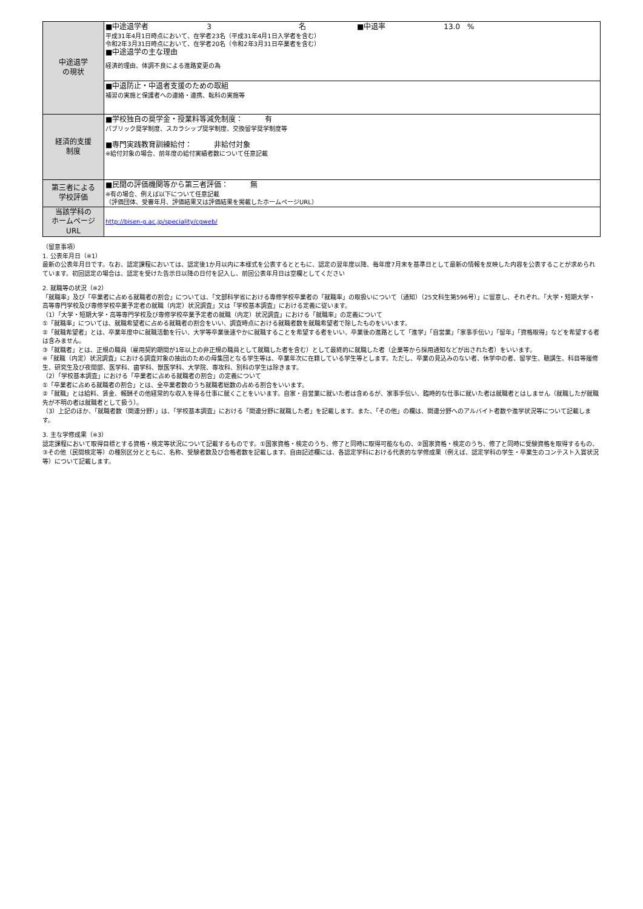| 中途退学 の現状 | ■中途退学者 3 名 ■中退率 13.0 % 平成31年4月1日時点において、在学者23名（平成31年4月1日入学者を含む） 令和2年3月31日時点において、在学者20名（令和2年3月31日卒業者を含む） ■中途退学の主な理由 経済的理由、体調不良による進路変更の為 |
| | ■中退防止・中退者支援のための取組 補習の実施と保護者への連絡・連携、転科の実施等 |
| 経済的支援 制度 | ■学校独自の奨学金・授業料等減免制度： 有 パブリック奨学制度、スカラシップ奨学制度、交換留学奨学制度等 ■専門実践教育訓練給付： 非給付対象 ※給付対象の場合、前年度の給付実績者数について任意記載 |
| 第三者による 学校評価 | ■民間の評価機関等から第三者評価： 無 ※有の場合、例えば以下について任意記載 （評価団体、受審年月、評価結果又は評価結果を掲載したホームページURL） |
| 当該学科の ホームページ URL | http://bisen-g.ac.jp/speciality/cgweb/ |
（留意事項）
1. 公表年月日（※1）
最新の公表年月日です。なお、認定課程においては、認定後1か月以内に本様式を公表するとともに、認定の翌年度以降、毎年度7月末を基準日として最新の情報を反映した内容を公表することが求められています。初回認定の場合は、認定を受けた告示日以降の日付を記入し、前回公表年月日は空欄としてください
2. 就職等の状況（※2）
「就職率」及び「卒業者に占める就職者の割合」については、「文部科学省における専修学校卒業者の「就職率」の取扱いについて（通知）（25文科生第596号）」に留意し、それぞれ、「大学・短期大学・高等専門学校及び専修学校卒業予定者の就職（内定）状況調査」又は「学校基本調査」における定義に従います。
（1）「大学・短期大学・高等専門学校及び専修学校卒業予定者の就職（内定）状況調査」における「就職率」の定義について
①「就職率」については、就職希望者に占める就職者の割合をいい、調査時点における就職者数を就職希望者で除したものをいいます。
②「就職希望者」とは、卒業年度中に就職活動を行い、大学等卒業後速やかに就職することを希望する者をいい、卒業後の進路として「進学」「自営業」「家事手伝い」「留年」「資格取得」などを希望する者は含みません。
③「就職者」とは、正規の職員（雇用契約期間が1年以上の非正規の職員として就職した者を含む）として最終的に就職した者（企業等から採用通知などが出された者）をいいます。
※「就職（内定）状況調査」における調査対象の抽出のための母集団となる学生等は、卒業年次に在籍している学生等とします。ただし、卒業の見込みのない者、休学中の者、留学生、聴講生、科目等履修生、研究生及び夜間部、医学科、歯学科、獣医学科、大学院、専攻科、別科の学生は除きます。
（2）「学校基本調査」における「卒業者に占める就職者の割合」の定義について
①「卒業者に占める就職者の割合」とは、全卒業者数のうち就職者総数の占める割合をいいます。
②「就職」とは給料、賃金、報酬その他経常的な収入を得る仕事に就くことをいいます。自家・自営業に就いた者は含めるが、家事手伝い、臨時的な仕事に就いた者は就職者とはしません（就職したが就職先が不明の者は就職者として扱う）。
（3）上記のほか、「就職者数（関連分野）」は、「学校基本調査」における「関連分野に就職した者」を記載します。また、「その他」の欄は、関連分野へのアルバイト者数や進学状況等について記載します。
3. 主な学修成果（※3）
認定課程において取得目標とする資格・検定等状況について記載するものです。①国家資格・検定のうち、修了と同時に取得可能なもの、②国家資格・検定のうち、修了と同時に受験資格を取得するもの、③その他（民間検定等）の種別区分とともに、名称、受験者数及び合格者数を記載します。自由記述欄には、各認定学科における代表的な学修成果（例えば、認定学科の学生・卒業生のコンテスト入賞状況等）について記載します。